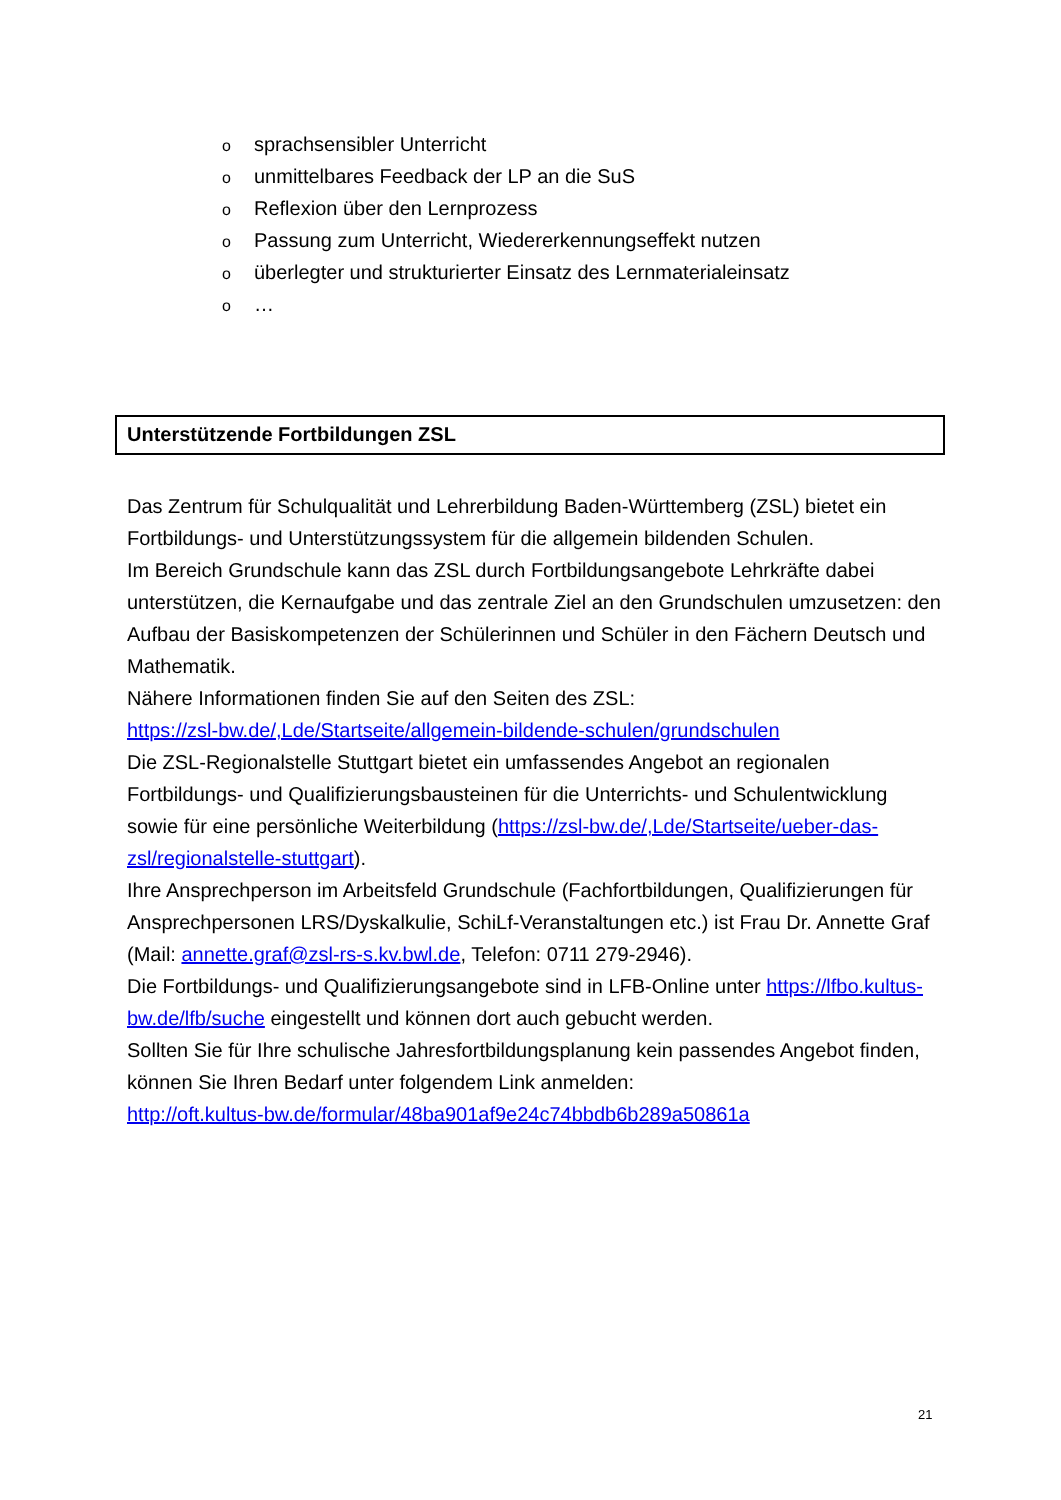osprachsensibler Unterricht
ounmittelbares Feedback der LP an die SuS
o Reflexion über den Lernprozess
o Passung zum Unterricht, Wiedererkennungseffekt nutzen
oüberlegter und strukturierter Einsatz des Lernmaterialeinsatz
o …
Unterstützende Fortbildungen ZSL
Das Zentrum für Schulqualität und Lehrerbildung Baden-Württemberg (ZSL) bietet ein Fortbildungs- und Unterstützungssystem für die allgemein bildenden Schulen.
Im Bereich Grundschule kann das ZSL durch Fortbildungsangebote Lehrkräfte dabei unterstützen, die Kernaufgabe und das zentrale Ziel an den Grundschulen umzusetzen: den Aufbau der Basiskompetenzen der Schülerinnen und Schüler in den Fächern Deutsch und Mathematik.
Nähere Informationen finden Sie auf den Seiten des ZSL:
https://zsl-bw.de/,Lde/Startseite/allgemein-bildende-schulen/grundschulen
Die ZSL-Regionalstelle Stuttgart bietet ein umfassendes Angebot an regionalen Fortbildungs- und Qualifizierungsbausteinen für die Unterrichts- und Schulentwicklung sowie für eine persönliche Weiterbildung (https://zsl-bw.de/,Lde/Startseite/ueber-das-zsl/regionalstelle-stuttgart).
Ihre Ansprechperson im Arbeitsfeld Grundschule (Fachfortbildungen, Qualifizierungen für Ansprechpersonen LRS/Dyskalkulie, SchiLf-Veranstaltungen etc.) ist Frau Dr. Annette Graf (Mail: annette.graf@zsl-rs-s.kv.bwl.de, Telefon: 0711 279-2946).
Die Fortbildungs- und Qualifizierungsangebote sind in LFB-Online unter https://lfbo.kultus-bw.de/lfb/suche eingestellt und können dort auch gebucht werden.
Sollten Sie für Ihre schulische Jahresfortbildungsplanung kein passendes Angebot finden, können Sie Ihren Bedarf unter folgendem Link anmelden:
http://oft.kultus-bw.de/formular/48ba901af9e24c74bbdb6b289a50861a
21